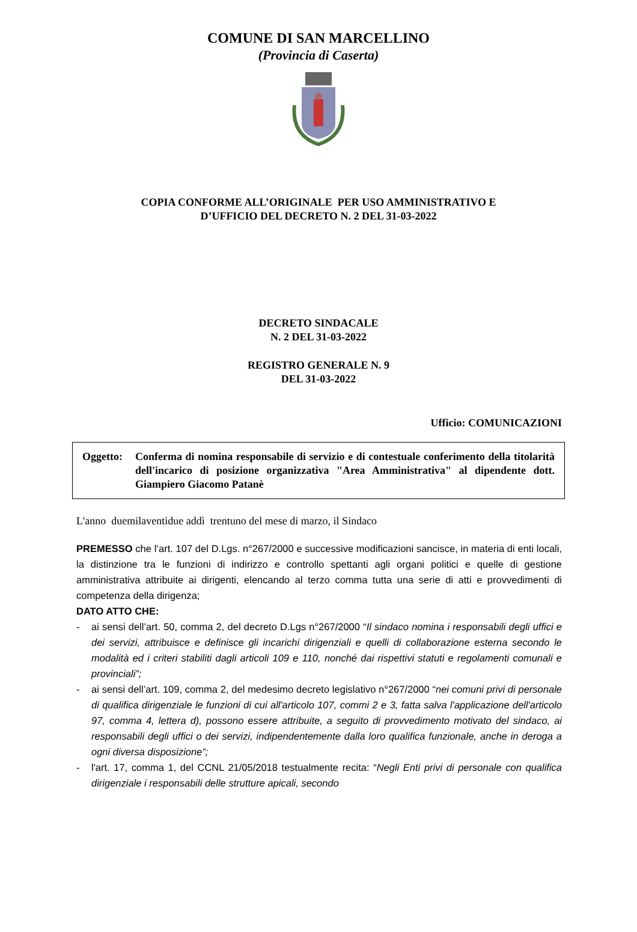COMUNE DI SAN MARCELLINO
(Provincia di Caserta)
COPIA CONFORME ALL’ORIGINALE PER USO AMMINISTRATIVO E
D’UFFICIO DEL DECRETO N. 2 DEL 31-03-2022
DECRETO SINDACALE
N. 2 DEL 31-03-2022
REGISTRO GENERALE N. 9
DEL 31-03-2022
Ufficio: COMUNICAZIONI
Oggetto: Conferma di nomina responsabile di servizio e di contestuale conferimento della titolarità dell'incarico di posizione organizzativa "Area Amministrativa" al dipendente dott. Giampiero Giacomo Patanè
L'anno duemilaventidue addì trentuno del mese di marzo, il Sindaco
PREMESSO che l’art. 107 del D.Lgs. n°267/2000 e successive modificazioni sancisce, in materia di enti locali, la distinzione tra le funzioni di indirizzo e controllo spettanti agli organi politici e quelle di gestione amministrativa attribuite ai dirigenti, elencando al terzo comma tutta una serie di atti e provvedimenti di competenza della dirigenza;
DATO ATTO CHE:
- ai sensi dell’art. 50, comma 2, del decreto D.Lgs n°267/2000 “Il sindaco nomina i responsabili degli uffici e dei servizi, attribuisce e definisce gli incarichi dirigenziali e quelli di collaborazione esterna secondo le modalità ed i criteri stabiliti dagli articoli 109 e 110, nonché dai rispettivi statuti e regolamenti comunali e provinciali”;
- ai sensi dell’art. 109, comma 2, del medesimo decreto legislativo n°267/2000 “nei comuni privi di personale di qualifica dirigenziale le funzioni di cui all'articolo 107, commi 2 e 3, fatta salva l'applicazione dell'articolo 97, comma 4, lettera d), possono essere attribuite, a seguito di provvedimento motivato del sindaco, ai responsabili degli uffici o dei servizi, indipendentemente dalla loro qualifica funzionale, anche in deroga a ogni diversa disposizione”;
- l'art. 17, comma 1, del CCNL 21/05/2018 testualmente recita: “Negli Enti privi di personale con qualifica dirigenziale i responsabili delle strutture apicali, secondo